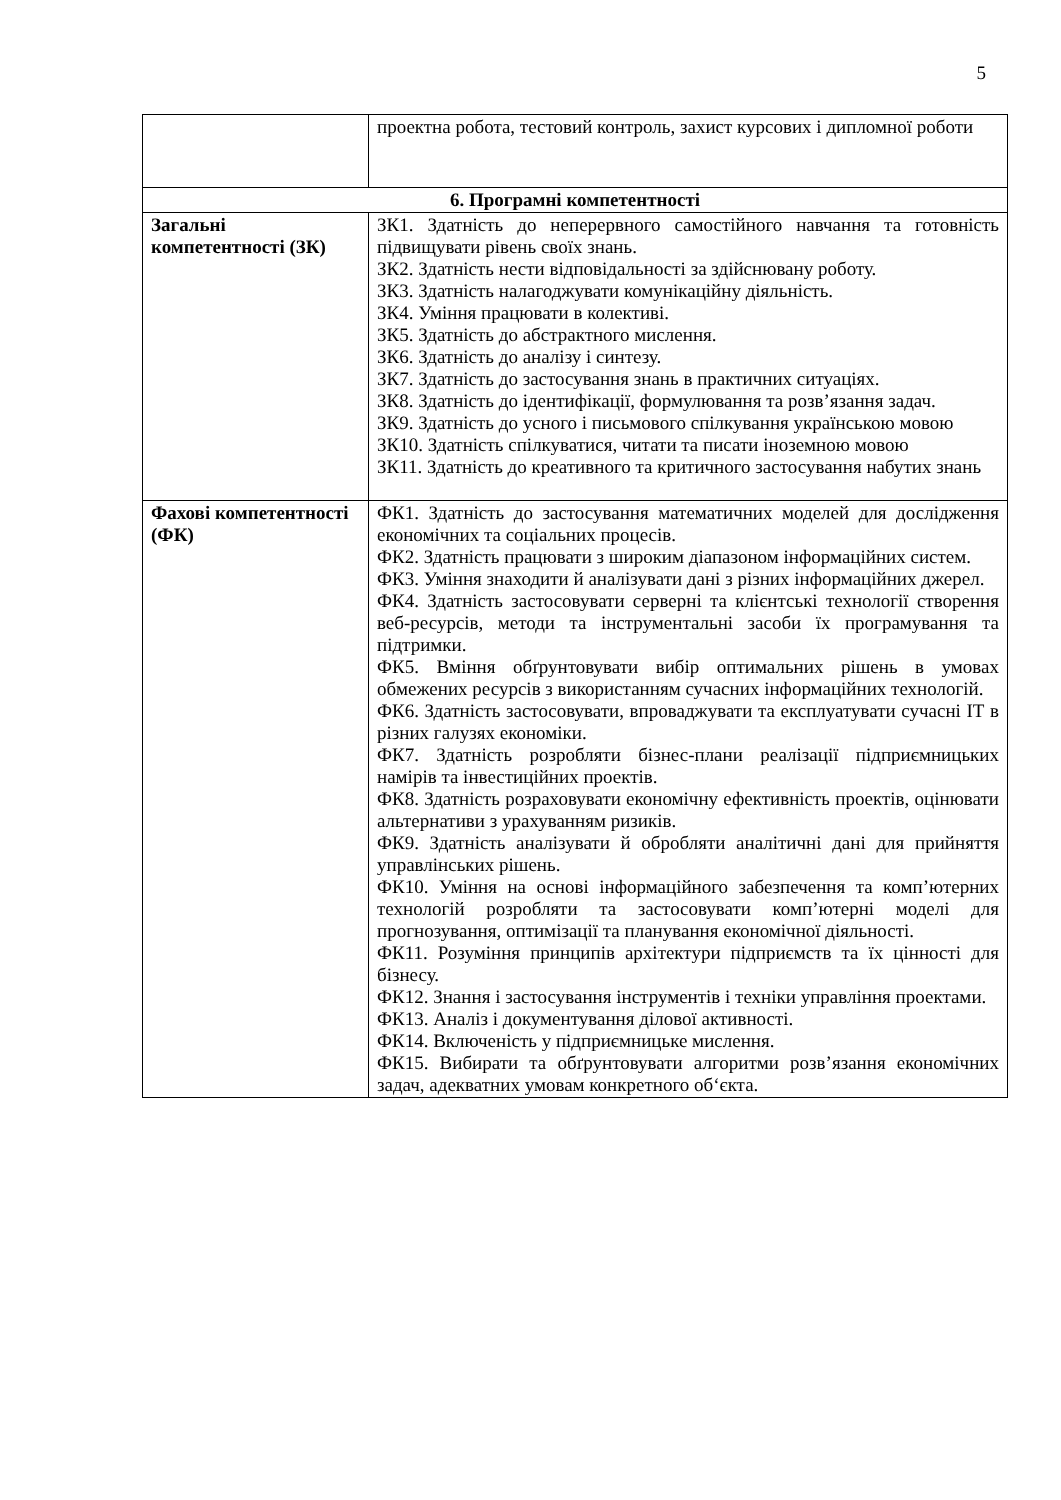5
| | проектна робота, тестовий контроль, захист курсових і дипломної роботи |
| 6. Програмні компетентності | |
| Загальні компетентності (ЗК) | ЗК1. Здатність до неперервного самостійного навчання та готовність підвищувати рівень своїх знань. ЗК2. Здатність нести відповідальності за здійснювану роботу. ЗК3. Здатність налагоджувати комунікаційну діяльність. ЗК4. Уміння працювати в колективі. ЗК5. Здатність до абстрактного мислення. ЗК6. Здатність до аналізу і синтезу. ЗК7. Здатність до застосування знань в практичних ситуаціях. ЗК8. Здатність до ідентифікації, формулювання та розв’язання задач. ЗК9. Здатність до усного і письмового спілкування українською мовою ЗК10. Здатність спілкуватися, читати та писати іноземною мовою ЗК11. Здатність до креативного та критичного застосування набутих знань |
| Фахові компетентності (ФК) | ФК1. Здатність до застосування математичних моделей для дослідження економічних та соціальних процесів. ФК2. Здатність працювати з широким діапазоном інформаційних систем. ФК3. Уміння знаходити й аналізувати дані з різних інформаційних джерел. ФК4. Здатність застосовувати серверні та клієнтські технології створення веб-ресурсів, методи та інструментальні засоби їх програмування та підтримки. ФК5. Вміння обґрунтовувати вибір оптимальних рішень в умовах обмежених ресурсів з використанням сучасних інформаційних технологій. ФК6. Здатність застосовувати, впроваджувати та експлуатувати сучасні ІТ в різних галузях економіки. ФК7. Здатність розробляти бізнес-плани реалізації підприємницьких намірів та інвестиційних проектів. ФК8. Здатність розраховувати економічну ефективність проектів, оцінювати альтернативи з урахуванням ризиків. ФК9. Здатність аналізувати й обробляти аналітичні дані для прийняття управлінських рішень. ФК10. Уміння на основі інформаційного забезпечення та комп’ютерних технологій розробляти та застосовувати комп’ютерні моделі для прогнозування, оптимізації та планування економічної діяльності. ФК11. Розуміння принципів архітектури підприємств та їх цінності для бізнесу. ФК12. Знання і застосування інструментів і техніки управління проектами. ФК13. Аналіз і документування ділової активності. ФК14. Включеність у підприємницьке мислення. ФК15. Вибирати та обґрунтовувати алгоритми розв’язання економічних задач, адекватних умовам конкретного об‘єкта. |